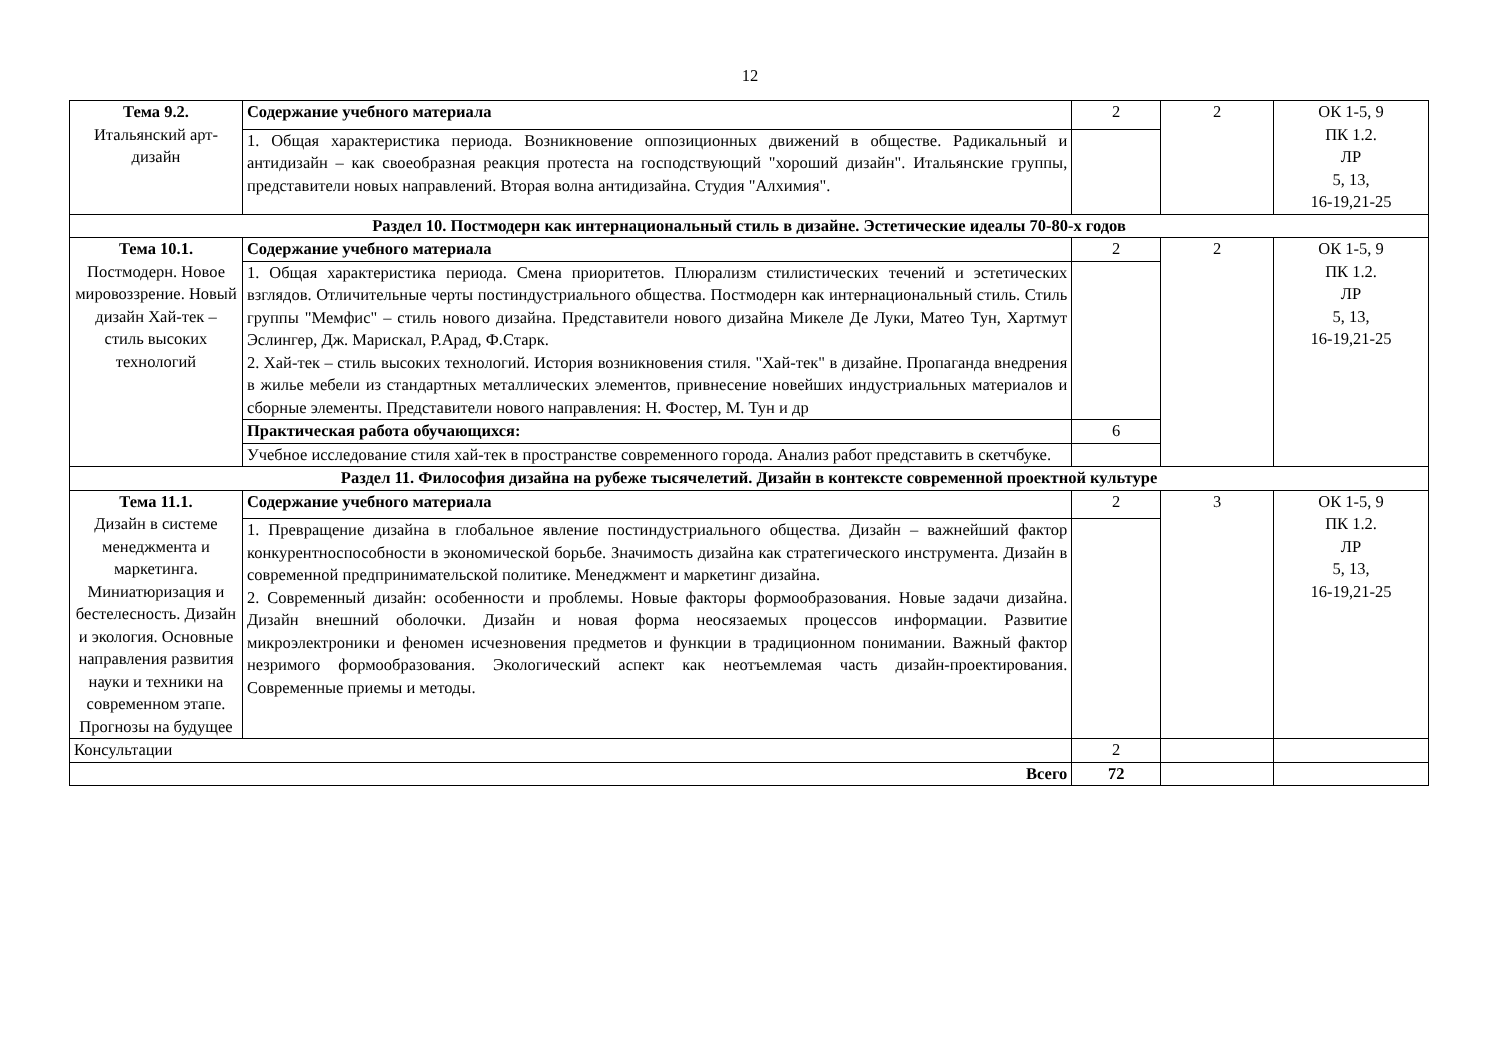12
| Тема 9.2. Итальянский арт-дизайн | Содержание учебного материала | 2 | 2 | ОК 1-5, 9 ПК 1.2. ЛР 5, 13, 16-19,21-25 |
| | 1. Общая характеристика периода. Возникновение оппозиционных движений в обществе. Радикальный и антидизайн – как своеобразная реакция протеста на господствующий "хороший дизайн". Итальянские группы, представители новых направлений. Вторая волна антидизайна. Студия "Алхимия". | | | |
| Раздел 10. Постмодерн как интернациональный стиль в дизайне. Эстетические идеалы 70-80-х годов | | | | |
| Тема 10.1. Постмодерн. Новое мировоззрение. Новый дизайн Хай-тек – стиль высоких технологий | Содержание учебного материала | 2 | 2 | ОК 1-5, 9 ПК 1.2. ЛР 5, 13, 16-19,21-25 |
| | 1. Общая характеристика периода. Смена приоритетов. Плюрализм стилистических течений и эстетических взглядов. Отличительные черты постиндустриального общества. Постмодерн как интернациональный стиль. Стиль группы "Мемфис" – стиль нового дизайна. Представители нового дизайна Микеле Де Луки, Матео Тун, Хартмут Эслингер, Дж. Марискал, Р.Арад, Ф.Старк. 2. Хай-тек – стиль высоких технологий. История возникновения стиля. "Хай-тек" в дизайне. Пропаганда внедрения в жилье мебели из стандартных металлических элементов, привнесение новейших индустриальных материалов и сборные элементы. Представители нового направления: Н. Фостер, М. Тун и др | | | |
| | Практическая работа обучающихся: | 6 | | |
| | Учебное исследование стиля хай-тек в пространстве современного города. Анализ работ представить в скетчбуке. | | | |
| Раздел 11. Философия дизайна на рубеже тысячелетий. Дизайн в контексте современной проектной культуре | | | | |
| Тема 11.1. Дизайн в системе менеджмента и маркетинга. Миниатюризация и бестелесность. Дизайн и экология. Основные направления развития науки и техники на современном этапе. Прогнозы на будущее | Содержание учебного материала | 2 | 3 | ОК 1-5, 9 ПК 1.2. ЛР 5, 13, 16-19,21-25 |
| | 1. Превращение дизайна в глобальное явление постиндустриального общества. Дизайн – важнейший фактор конкурентноспособности в экономической борьбе. Значимость дизайна как стратегического инструмента. Дизайн в современной предпринимательской политике. Менеджмент и маркетинг дизайна. 2. Современный дизайн: особенности и проблемы. Новые факторы формообразования. Новые задачи дизайна. Дизайн внешний оболочки. Дизайн и новая форма неосязаемых процессов информации. Развитие микроэлектроники и феномен исчезновения предметов и функции в традиционном понимании. Важный фактор незримого формообразования. Экологический аспект как неотъемлемая часть дизайн-проектирования. Современные приемы и методы. | | | |
| Консультации | | 2 | | |
| Всего | | 72 | | |